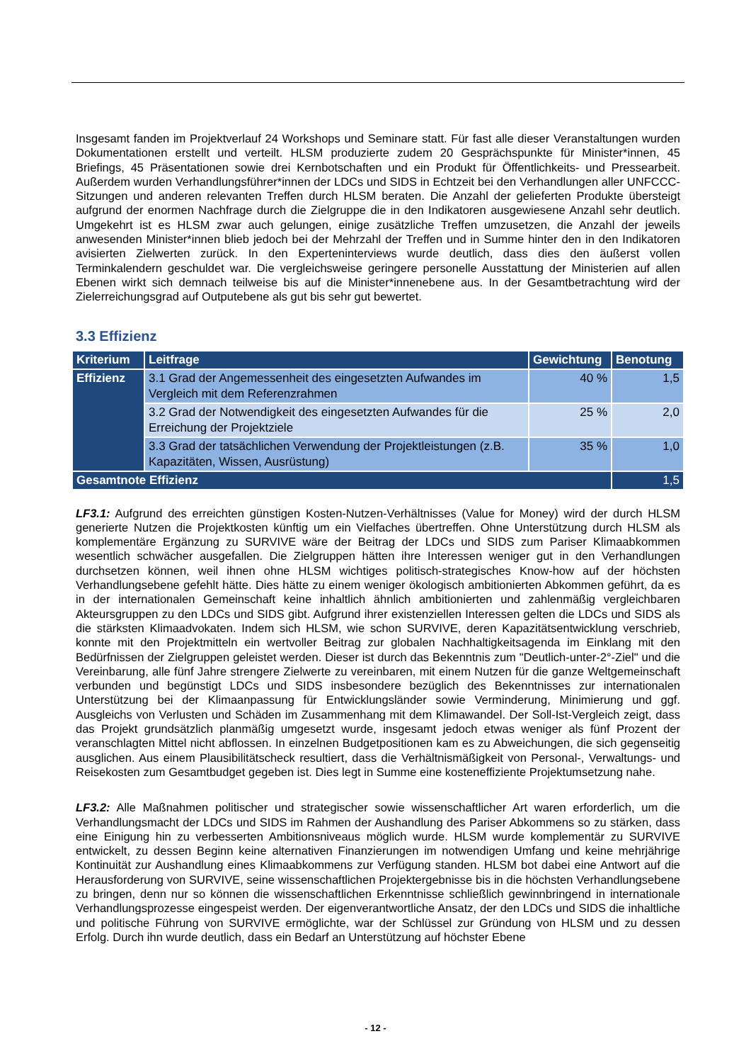Insgesamt fanden im Projektverlauf 24 Workshops und Seminare statt. Für fast alle dieser Veranstaltungen wurden Dokumentationen erstellt und verteilt. HLSM produzierte zudem 20 Gesprächspunkte für Minister*innen, 45 Briefings, 45 Präsentationen sowie drei Kernbotschaften und ein Produkt für Öffentlichkeits- und Pressearbeit. Außerdem wurden Verhandlungsführer*innen der LDCs und SIDS in Echtzeit bei den Verhandlungen aller UNFCCC-Sitzungen und anderen relevanten Treffen durch HLSM beraten. Die Anzahl der gelieferten Produkte übersteigt aufgrund der enormen Nachfrage durch die Zielgruppe die in den Indikatoren ausgewiesene Anzahl sehr deutlich. Umgekehrt ist es HLSM zwar auch gelungen, einige zusätzliche Treffen umzusetzen, die Anzahl der jeweils anwesenden Minister*innen blieb jedoch bei der Mehrzahl der Treffen und in Summe hinter den in den Indikatoren avisierten Zielwerten zurück. In den Experteninterviews wurde deutlich, dass dies den äußerst vollen Terminkalendern geschuldet war. Die vergleichsweise geringere personelle Ausstattung der Ministerien auf allen Ebenen wirkt sich demnach teilweise bis auf die Minister*innenebene aus. In der Gesamtbetrachtung wird der Zielerreichungsgrad auf Outputebene als gut bis sehr gut bewertet.
3.3 Effizienz
| Kriterium | Leitfrage | Gewichtung | Benotung |
| --- | --- | --- | --- |
| Effizienz | 3.1 Grad der Angemessenheit des eingesetzten Aufwandes im Vergleich mit dem Referenzrahmen | 40 % | 1,5 |
| | 3.2 Grad der Notwendigkeit des eingesetzten Aufwandes für die Erreichung der Projektziele | 25 % | 2,0 |
| | 3.3 Grad der tatsächlichen Verwendung der Projektleistungen (z.B. Kapazitäten, Wissen, Ausrüstung) | 35 % | 1,0 |
| Gesamtnote Effizienz | | | 1,5 |
LF3.1: Aufgrund des erreichten günstigen Kosten-Nutzen-Verhältnisses (Value for Money) wird der durch HLSM generierte Nutzen die Projektkosten künftig um ein Vielfaches übertreffen. Ohne Unterstützung durch HLSM als komplementäre Ergänzung zu SURVIVE wäre der Beitrag der LDCs und SIDS zum Pariser Klimaabkommen wesentlich schwächer ausgefallen. Die Zielgruppen hätten ihre Interessen weniger gut in den Verhandlungen durchsetzen können, weil ihnen ohne HLSM wichtiges politisch-strategisches Know-how auf der höchsten Verhandlungsebene gefehlt hätte. Dies hätte zu einem weniger ökologisch ambitionierten Abkommen geführt, da es in der internationalen Gemeinschaft keine inhaltlich ähnlich ambitionierten und zahlenmäßig vergleichbaren Akteursgruppen zu den LDCs und SIDS gibt. Aufgrund ihrer existenziellen Interessen gelten die LDCs und SIDS als die stärksten Klimaadvokaten. Indem sich HLSM, wie schon SURVIVE, deren Kapazitätsentwicklung verschrieb, konnte mit den Projektmitteln ein wertvoller Beitrag zur globalen Nachhaltigkeitsagenda im Einklang mit den Bedürfnissen der Zielgruppen geleistet werden. Dieser ist durch das Bekenntnis zum "Deutlich-unter-2°-Ziel" und die Vereinbarung, alle fünf Jahre strengere Zielwerte zu vereinbaren, mit einem Nutzen für die ganze Weltgemeinschaft verbunden und begünstigt LDCs und SIDS insbesondere bezüglich des Bekenntnisses zur internationalen Unterstützung bei der Klimaanpassung für Entwicklungsländer sowie Verminderung, Minimierung und ggf. Ausgleichs von Verlusten und Schäden im Zusammenhang mit dem Klimawandel. Der Soll-Ist-Vergleich zeigt, dass das Projekt grundsätzlich planmäßig umgesetzt wurde, insgesamt jedoch etwas weniger als fünf Prozent der veranschlagten Mittel nicht abflossen. In einzelnen Budgetpositionen kam es zu Abweichungen, die sich gegenseitig ausglichen. Aus einem Plausibilitätscheck resultiert, dass die Verhältnismäßigkeit von Personal-, Verwaltungs- und Reisekosten zum Gesamtbudget gegeben ist. Dies legt in Summe eine kosteneffiziente Projektumsetzung nahe.
LF3.2: Alle Maßnahmen politischer und strategischer sowie wissenschaftlicher Art waren erforderlich, um die Verhandlungsmacht der LDCs und SIDS im Rahmen der Aushandlung des Pariser Abkommens so zu stärken, dass eine Einigung hin zu verbesserten Ambitionsniveaus möglich wurde. HLSM wurde komplementär zu SURVIVE entwickelt, zu dessen Beginn keine alternativen Finanzierungen im notwendigen Umfang und keine mehrjährige Kontinuität zur Aushandlung eines Klimaabkommens zur Verfügung standen. HLSM bot dabei eine Antwort auf die Herausforderung von SURVIVE, seine wissenschaftlichen Projektergebnisse bis in die höchsten Verhandlungsebene zu bringen, denn nur so können die wissenschaftlichen Erkenntnisse schließlich gewinnbringend in internationale Verhandlungsprozesse eingespeist werden. Der eigenverantwortliche Ansatz, der den LDCs und SIDS die inhaltliche und politische Führung von SURVIVE ermöglichte, war der Schlüssel zur Gründung von HLSM und zu dessen Erfolg. Durch ihn wurde deutlich, dass ein Bedarf an Unterstützung auf höchster Ebene
- 12 -